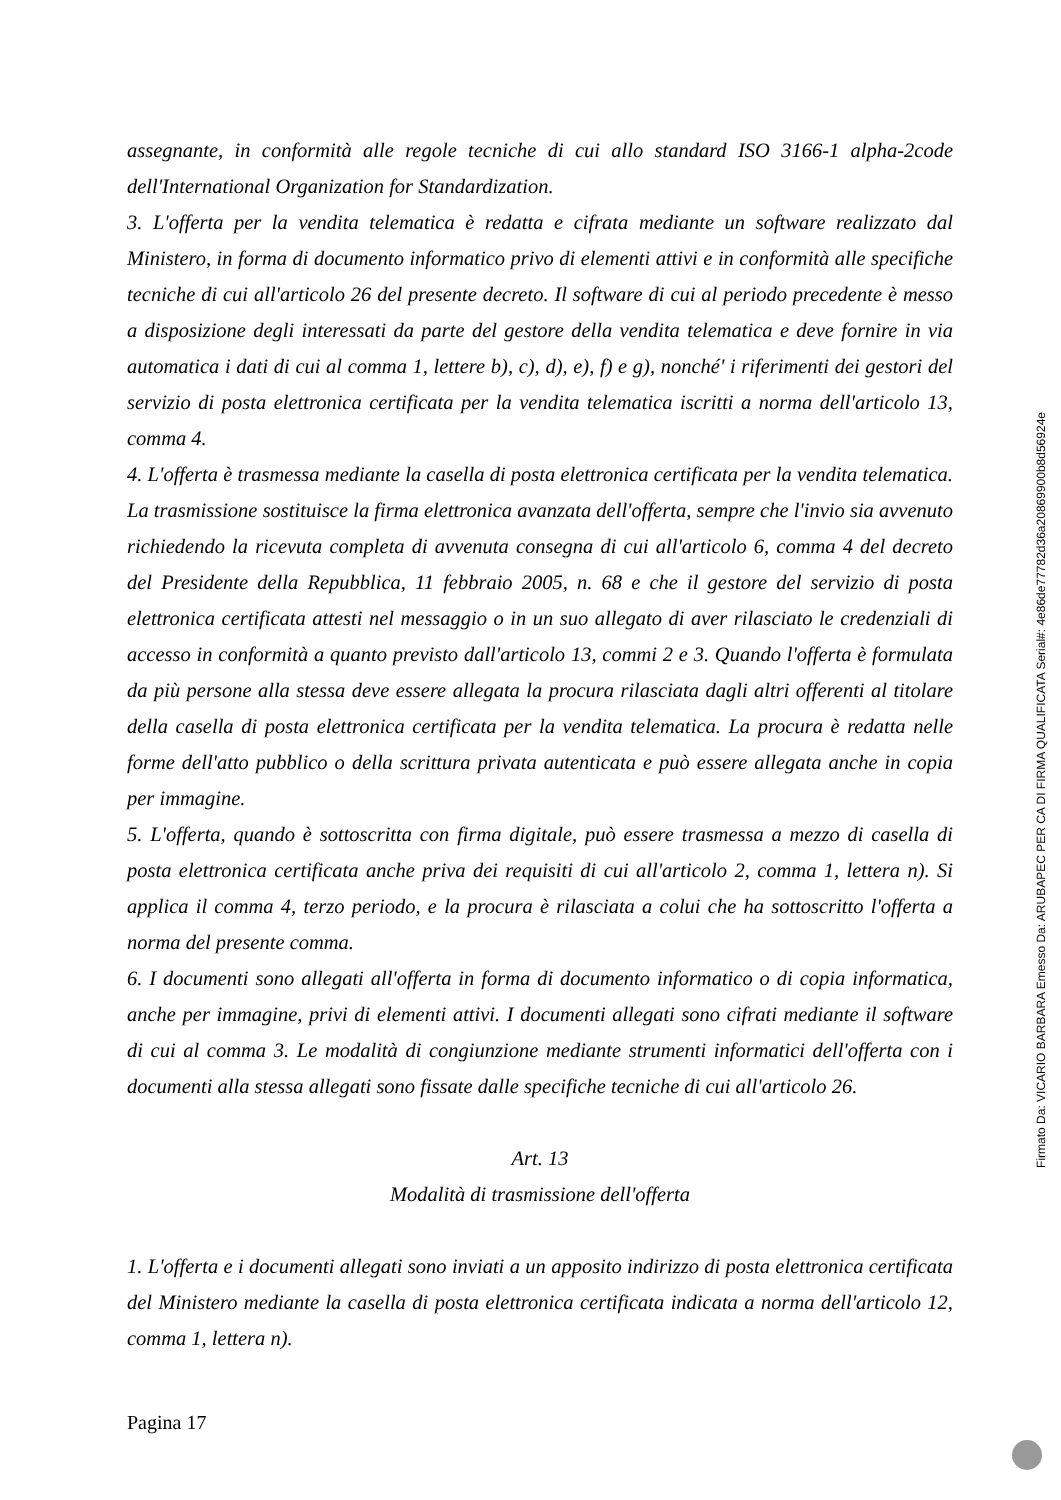assegnante, in conformità alle regole tecniche di cui allo standard ISO 3166-1 alpha-2code dell'International Organization for Standardization.
3. L'offerta per la vendita telematica è redatta e cifrata mediante un software realizzato dal Ministero, in forma di documento informatico privo di elementi attivi e in conformità alle specifiche tecniche di cui all'articolo 26 del presente decreto. Il software di cui al periodo precedente è messo a disposizione degli interessati da parte del gestore della vendita telematica e deve fornire in via automatica i dati di cui al comma 1, lettere b), c), d), e), f) e g), nonché' i riferimenti dei gestori del servizio di posta elettronica certificata per la vendita telematica iscritti a norma dell'articolo 13, comma 4.
4. L'offerta è trasmessa mediante la casella di posta elettronica certificata per la vendita telematica. La trasmissione sostituisce la firma elettronica avanzata dell'offerta, sempre che l'invio sia avvenuto richiedendo la ricevuta completa di avvenuta consegna di cui all'articolo 6, comma 4 del decreto del Presidente della Repubblica, 11 febbraio 2005, n. 68 e che il gestore del servizio di posta elettronica certificata attesti nel messaggio o in un suo allegato di aver rilasciato le credenziali di accesso in conformità a quanto previsto dall'articolo 13, commi 2 e 3. Quando l'offerta è formulata da più persone alla stessa deve essere allegata la procura rilasciata dagli altri offerenti al titolare della casella di posta elettronica certificata per la vendita telematica. La procura è redatta nelle forme dell'atto pubblico o della scrittura privata autenticata e può essere allegata anche in copia per immagine.
5. L'offerta, quando è sottoscritta con firma digitale, può essere trasmessa a mezzo di casella di posta elettronica certificata anche priva dei requisiti di cui all'articolo 2, comma 1, lettera n). Si applica il comma 4, terzo periodo, e la procura è rilasciata a colui che ha sottoscritto l'offerta a norma del presente comma.
6. I documenti sono allegati all'offerta in forma di documento informatico o di copia informatica, anche per immagine, privi di elementi attivi. I documenti allegati sono cifrati mediante il software di cui al comma 3. Le modalità di congiunzione mediante strumenti informatici dell'offerta con i documenti alla stessa allegati sono fissate dalle specifiche tecniche di cui all'articolo 26.
Art. 13
Modalità di trasmissione dell'offerta
1. L'offerta e i documenti allegati sono inviati a un apposito indirizzo di posta elettronica certificata del Ministero mediante la casella di posta elettronica certificata indicata a norma dell'articolo 12, comma 1, lettera n).
Pagina 17
Firmato Da: VICARIO BARBARA Emesso Da: ARUBAPEC PER CA DI FIRMA QUALIFICATA Serial#: 4e86de77782d36a20869900b8d56924e